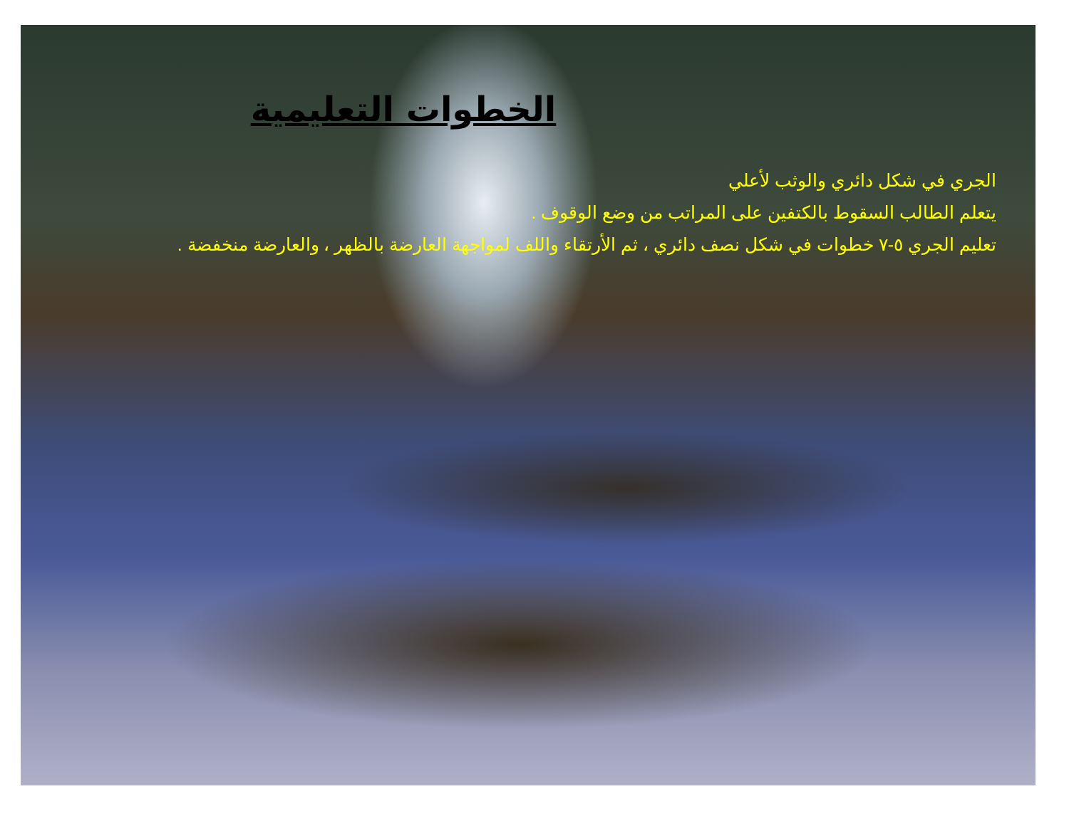الخطوات التعليمية
الجري في شكل دائري والوثب لأعلي
يتعلم الطالب السقوط بالكتفين على المراتب من وضع الوقوف .
تعليم الجري ٥-٧ خطوات في شكل نصف دائري ، ثم الأرتقاء واللف لمواجهة العارضة بالظهر ، والعارضة منخفضة .